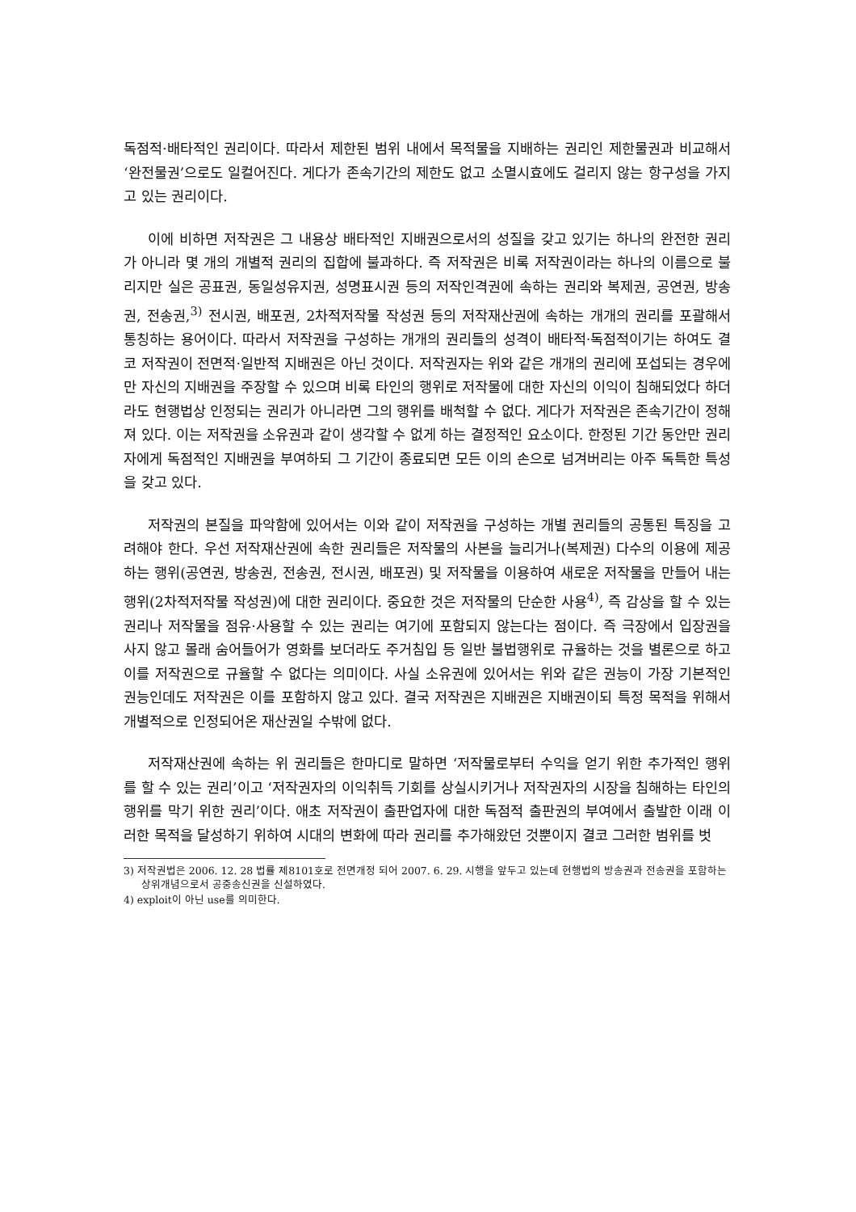독점적·배타적인 권리이다. 따라서 제한된 범위 내에서 목적물을 지배하는 권리인 제한물권과 비교해서 ‘완전물권’으로도 일컬어진다. 게다가 존속기간의 제한도 없고 소멸시효에도 걸리지 않는 항구성을 가지고 있는 권리이다.
이에 비하면 저작권은 그 내용상 배타적인 지배권으로서의 성질을 갖고 있기는 하나의 완전한 권리가 아니라 몇 개의 개별적 권리의 집합에 불과하다. 즉 저작권은 비록 저작권이라는 하나의 이름으로 불리지만 실은 공표권, 동일성유지권, 성명표시권 등의 저작인격권에 속하는 권리와 복제권, 공연권, 방송권, 전송권,<sup>3)</sup> 전시권, 배포권, 2차적저작물 작성권 등의 저작재산권에 속하는 개개의 권리를 포괄해서 통칭하는 용어이다. 따라서 저작권을 구성하는 개개의 권리들의 성격이 배타적·독점적이기는 하여도 결코 저작권이 전면적·일반적 지배권은 아닌 것이다. 저작권자는 위와 같은 개개의 권리에 포섭되는 경우에만 자신의 지배권을 주장할 수 있으며 비록 타인의 행위로 저작물에 대한 자신의 이익이 침해되었다 하더라도 현행법상 인정되는 권리가 아니라면 그의 행위를 배척할 수 없다. 게다가 저작권은 존속기간이 정해져 있다. 이는 저작권을 소유권과 같이 생각할 수 없게 하는 결정적인 요소이다. 한정된 기간 동안만 권리자에게 독점적인 지배권을 부여하되 그 기간이 종료되면 모든 이의 손으로 넘겨버리는 아주 독특한 특성을 갖고 있다.
저작권의 본질을 파악함에 있어서는 이와 같이 저작권을 구성하는 개별 권리들의 공통된 특징을 고려해야 한다. 우선 저작재산권에 속한 권리들은 저작물의 사본을 늘리거나(복제권) 다수의 이용에 제공하는 행위(공연권, 방송권, 전송권, 전시권, 배포권) 및 저작물을 이용하여 새로운 저작물을 만들어 내는 행위(2차적저작물 작성권)에 대한 권리이다. 중요한 것은 저작물의 단순한 사용<sup>4)</sup>, 즉 감상을 할 수 있는 권리나 저작물을 점유·사용할 수 있는 권리는 여기에 포함되지 않는다는 점이다. 즉 극장에서 입장권을 사지 않고 몰래 숨어들어가 영화를 보더라도 주거침입 등 일반 불법행위로 규율하는 것을 별론으로 하고 이를 저작권으로 규율할 수 없다는 의미이다. 사실 소유권에 있어서는 위와 같은 권능이 가장 기본적인 권능인데도 저작권은 이를 포함하지 않고 있다. 결국 저작권은 지배권은 지배권이되 특정 목적을 위해서 개별적으로 인정되어온 재산권일 수밖에 없다.
저작재산권에 속하는 위 권리들은 한마디로 말하면 ‘저작물로부터 수익을 얻기 위한 추가적인 행위를 할 수 있는 권리’이고 ‘저작권자의 이익취득 기회를 상실시키거나 저작권자의 시장을 침해하는 타인의 행위를 막기 위한 권리’이다. 애초 저작권이 출판업자에 대한 독점적 출판권의 부여에서 출발한 이래 이러한 목적을 달성하기 위하여 시대의 변화에 따라 권리를 추가해왔던 것뿐이지 결코 그러한 범위를 벗
3) 저작권법은 2006. 12. 28 법률 제8101호로 전면개정 되어 2007. 6. 29. 시행을 앞두고 있는데 현행법의 방송권과 전송권을 포함하는 상위개념으로서 공중송신권을 신설하였다.
4) exploit이 아닌 use를 의미한다.